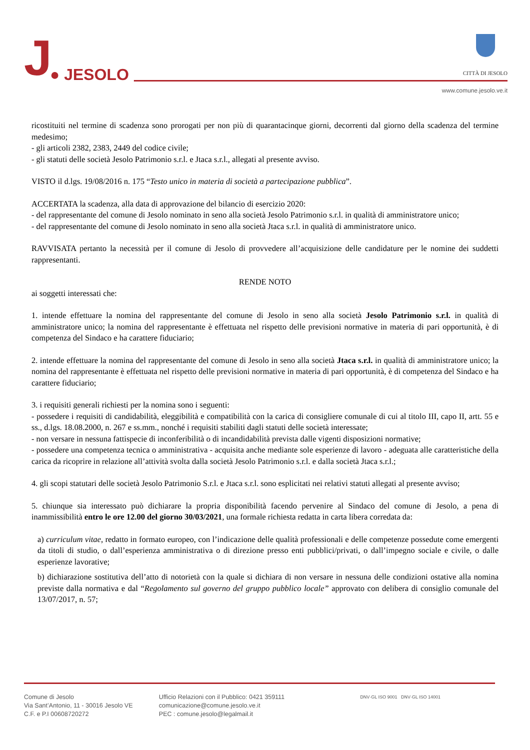J
● JESOLO
CITTÀ DI JESOLO
www.comune.jesolo.ve.it
ricostituiti nel termine di scadenza sono prorogati per non più di quarantacinque giorni, decorrenti dal giorno della scadenza del termine medesimo;
- gli articoli 2382, 2383, 2449 del codice civile;
- gli statuti delle società Jesolo Patrimonio s.r.l. e Jtaca s.r.l., allegati al presente avviso.
VISTO il d.lgs. 19/08/2016 n. 175 “Testo unico in materia di società a partecipazione pubblica”.
ACCERTATA la scadenza, alla data di approvazione del bilancio di esercizio 2020:
- del rappresentante del comune di Jesolo nominato in seno alla società Jesolo Patrimonio s.r.l. in qualità di amministratore unico;
- del rappresentante del comune di Jesolo nominato in seno alla società Jtaca s.r.l. in qualità di amministratore unico.
RAVVISATA pertanto la necessità per il comune di Jesolo di provvedere all’acquisizione delle candidature per le nomine dei suddetti rappresentanti.
RENDE NOTO
ai soggetti interessati che:
1. intende effettuare la nomina del rappresentante del comune di Jesolo in seno alla società Jesolo Patrimonio s.r.l. in qualità di amministratore unico; la nomina del rappresentante è effettuata nel rispetto delle previsioni normative in materia di pari opportunità, è di competenza del Sindaco e ha carattere fiduciario;
2. intende effettuare la nomina del rappresentante del comune di Jesolo in seno alla società Jtaca s.r.l. in qualità di amministratore unico; la nomina del rappresentante è effettuata nel rispetto delle previsioni normative in materia di pari opportunità, è di competenza del Sindaco e ha carattere fiduciario;
3. i requisiti generali richiesti per la nomina sono i seguenti:
- possedere i requisiti di candidabilità, eleggibilità e compatibilità con la carica di consigliere comunale di cui al titolo III, capo II, artt. 55 e ss., d.lgs. 18.08.2000, n. 267 e ss.mm., nonché i requisiti stabiliti dagli statuti delle società interessate;
- non versare in nessuna fattispecie di inconferibilità o di incandidabilità prevista dalle vigenti disposizioni normative;
- possedere una competenza tecnica o amministrativa - acquisita anche mediante sole esperienze di lavoro - adeguata alle caratteristiche della carica da ricoprire in relazione all’attività svolta dalla società Jesolo Patrimonio s.r.l. e dalla società Jtaca s.r.l.;
4. gli scopi statutari delle società Jesolo Patrimonio S.r.l. e Jtaca s.r.l. sono esplicitati nei relativi statuti allegati al presente avviso;
5. chiunque sia interessato può dichiarare la propria disponibilità facendo pervenire al Sindaco del comune di Jesolo, a pena di inammissibilità entro le ore 12.00 del giorno 30/03/2021, una formale richiesta redatta in carta libera corredata da:
a) curriculum vitae, redatto in formato europeo, con l’indicazione delle qualità professionali e delle competenze possedute come emergenti da titoli di studio, o dall’esperienza amministrativa o di direzione presso enti pubblici/privati, o dall’impegno sociale e civile, o dalle esperienze lavorative;
b) dichiarazione sostitutiva dell’atto di notorietà con la quale si dichiara di non versare in nessuna delle condizioni ostative alla nomina previste dalla normativa e dal “Regolamento sul governo del gruppo pubblico locale” approvato con delibera di consiglio comunale del 13/07/2017, n. 57;
Comune di Jesolo
Via Sant’Antonio, 11 - 30016 Jesolo VE
C.F. e P.I 00608720272
Ufficio Relazioni con il Pubblico: 0421 359111
comunicazione@comune.jesolo.ve.it
PEC : comune.jesolo@legalmail.it
DNV·GL ISO 9001 DNV·GL ISO 14001